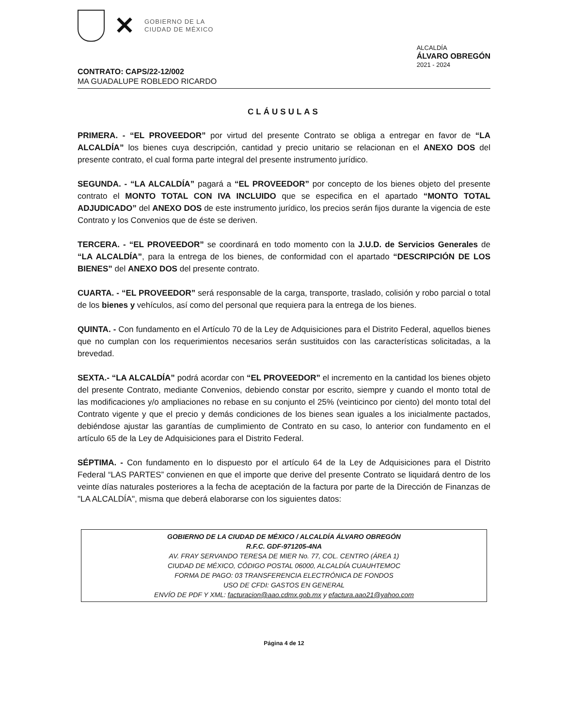✕
GOBIERNO DE LA
CIUDAD DE MÉXICO
ALCALDÍA
ÁLVARO OBREGÓN
2021 - 2024
CONTRATO: CAPS/22-12/002
MA GUADALUPE ROBLEDO RICARDO
CLÁUSULAS
PRIMERA. - “EL PROVEEDOR” por virtud del presente Contrato se obliga a entregar en favor de “LA ALCALDÍA” los bienes cuya descripción, cantidad y precio unitario se relacionan en el ANEXO DOS del presente contrato, el cual forma parte integral del presente instrumento jurídico.
SEGUNDA. - “LA ALCALDÍA” pagará a “EL PROVEEDOR” por concepto de los bienes objeto del presente contrato el MONTO TOTAL CON IVA INCLUIDO que se especifica en el apartado “MONTO TOTAL ADJUDICADO” del ANEXO DOS de este instrumento jurídico, los precios serán fijos durante la vigencia de este Contrato y los Convenios que de éste se deriven.
TERCERA. - “EL PROVEEDOR” se coordinará en todo momento con la J.U.D. de Servicios Generales de “LA ALCALDÍA”, para la entrega de los bienes, de conformidad con el apartado “DESCRIPCIÓN DE LOS BIENES” del ANEXO DOS del presente contrato.
CUARTA. - “EL PROVEEDOR” será responsable de la carga, transporte, traslado, colisión y robo parcial o total de los bienes y vehículos, así como del personal que requiera para la entrega de los bienes.
QUINTA. - Con fundamento en el Artículo 70 de la Ley de Adquisiciones para el Distrito Federal, aquellos bienes que no cumplan con los requerimientos necesarios serán sustituidos con las características solicitadas, a la brevedad.
SEXTA.- “LA ALCALDÍA” podrá acordar con “EL PROVEEDOR” el incremento en la cantidad los bienes objeto del presente Contrato, mediante Convenios, debiendo constar por escrito, siempre y cuando el monto total de las modificaciones y/o ampliaciones no rebase en su conjunto el 25% (veinticinco por ciento) del monto total del Contrato vigente y que el precio y demás condiciones de los bienes sean iguales a los inicialmente pactados, debiéndose ajustar las garantías de cumplimiento de Contrato en su caso, lo anterior con fundamento en el artículo 65 de la Ley de Adquisiciones para el Distrito Federal.
SÉPTIMA. - Con fundamento en lo dispuesto por el artículo 64 de la Ley de Adquisiciones para el Distrito Federal “LAS PARTES” convienen en que el importe que derive del presente Contrato se liquidará dentro de los veinte días naturales posteriores a la fecha de aceptación de la factura por parte de la Dirección de Finanzas de "LA ALCALDÍA", misma que deberá elaborarse con los siguientes datos:
GOBIERNO DE LA CIUDAD DE MÉXICO / ALCALDÍA ÁLVARO OBREGÓN
R.F.C. GDF-971205-4NA
AV. FRAY SERVANDO TERESA DE MIER No. 77, COL. CENTRO (ÁREA 1)
CIUDAD DE MÉXICO, CÓDIGO POSTAL 06000, ALCALDÍA CUAUHTEMOC
FORMA DE PAGO: 03 TRANSFERENCIA ELECTRÓNICA DE FONDOS
USO DE CFDI: GASTOS EN GENERAL
ENVÍO DE PDF Y XML: facturacion@aao.cdmx.gob.mx y efactura.aao21@yahoo.com
Página 4 de 12